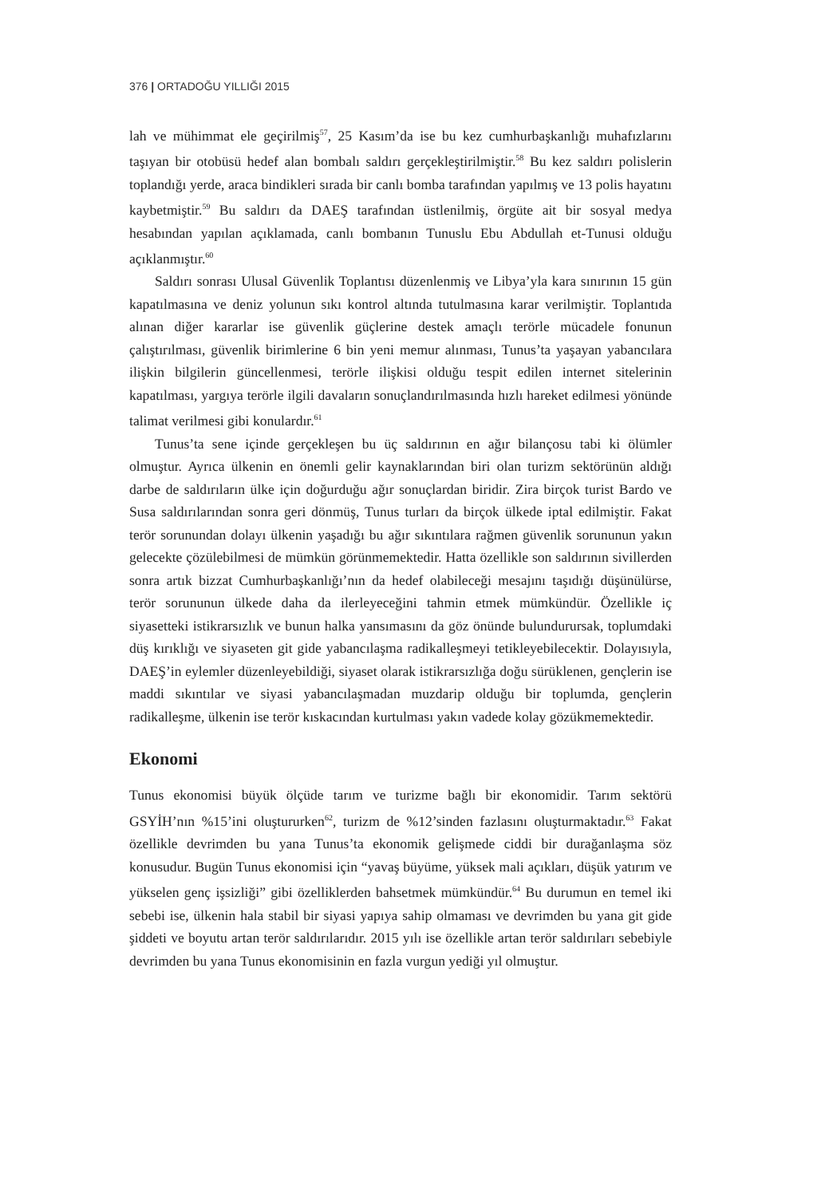376 | ORTADOĞU YILLIĞI 2015
lah ve mühimmat ele geçirilmiş<sup>57</sup>, 25 Kasım’da ise bu kez cumhurbaşkanlığı muhafızlarını taşıyan bir otobüsü hedef alan bombalı saldırı gerçekleştirilmiştir.<sup>58</sup> Bu kez saldırı polislerin toplandığı yerde, araca bindikleri sırada bir canlı bomba tarafından yapılmış ve 13 polis hayatını kaybetmiştir.<sup>59</sup> Bu saldırı da DAEŞ tarafından üstlenilmiş, örgüte ait bir sosyal medya hesabından yapılan açıklamada, canlı bombanın Tunuslu Ebu Abdullah et-Tunusi olduğu açıklanmıştır.<sup>60</sup>
Saldırı sonrası Ulusal Güvenlik Toplantısı düzenlenmiş ve Libya’yla kara sınırının 15 gün kapatılmasına ve deniz yolunun sıkı kontrol altında tutulmasına karar verilmiştir. Toplantıda alınan diğer kararlar ise güvenlik güçlerine destek amaçlı terörle mücadele fonunun çalıştırılması, güvenlik birimlerine 6 bin yeni memur alınması, Tunus’ta yaşayan yabancılara ilişkin bilgilerin güncellenmesi, terörle ilişkisi olduğu tespit edilen internet sitelerinin kapatılması, yargıya terörle ilgili davaların sonuçlandırılmasında hızlı hareket edilmesi yönünde talimat verilmesi gibi konulardır.<sup>61</sup>
Tunus’ta sene içinde gerçekleşen bu üç saldırının en ağır bilançosu tabi ki ölümler olmuştur. Ayrıca ülkenin en önemli gelir kaynaklarından biri olan turizm sektörünün aldığı darbe de saldırıların ülke için doğurduğu ağır sonuçlardan biridir. Zira birçok turist Bardo ve Susa saldırılarından sonra geri dönmüş, Tunus turları da birçok ülkede iptal edilmiştir. Fakat terör sorunundan dolayı ülkenin yaşadığı bu ağır sıkıntılara rağmen güvenlik sorununun yakın gelecekte çözülebilmesi de mümkün görünmemektedir. Hatta özellikle son saldırının sivillerden sonra artık bizzat Cumhurbaşkanlığı’nın da hedef olabileceği mesajını taşıdığı düşünülürse, terör sorununun ülkede daha da ilerleyeceğini tahmin etmek mümkündür. Özellikle iç siyasetteki istikrarsızlık ve bunun halka yansımasını da göz önünde bulundurursak, toplumdaki düş kırıklığı ve siyaseten git gide yabancılaşma radikalleşmeyi tetikleyebilecektir. Dolayısıyla, DAEŞ’in eylemler düzenleyebildiği, siyaset olarak istikrarsızlığa doğu sürüklenen, gençlerin ise maddi sıkıntılar ve siyasi yabancılaşmadan muzdarip olduğu bir toplumda, gençlerin radikalleşme, ülkenin ise terör kıskacından kurtulması yakın vadede kolay gözükmemektedir.
Ekonomi
Tunus ekonomisi büyük ölçüde tarım ve turizme bağlı bir ekonomidir. Tarım sektörü GSYİH’nın %15’ini oluştururken<sup>62</sup>, turizm de %12’sinden fazlasını oluşturmaktadır.<sup>63</sup> Fakat özellikle devrimden bu yana Tunus’ta ekonomik gelişmede ciddi bir durağanlaşma söz konusudur. Bugün Tunus ekonomisi için “yavaş büyüme, yüksek mali açıkları, düşük yatırım ve yükselen genç işsizliği” gibi özelliklerden bahsetmek mümkündür.<sup>64</sup> Bu durumun en temel iki sebebi ise, ülkenin hala stabil bir siyasi yapıya sahip olmaması ve devrimden bu yana git gide şiddeti ve boyutu artan terör saldırılarıdır. 2015 yılı ise özellikle artan terör saldırıları sebebiyle devrimden bu yana Tunus ekonomisinin en fazla vurgun yediği yıl olmuştur.